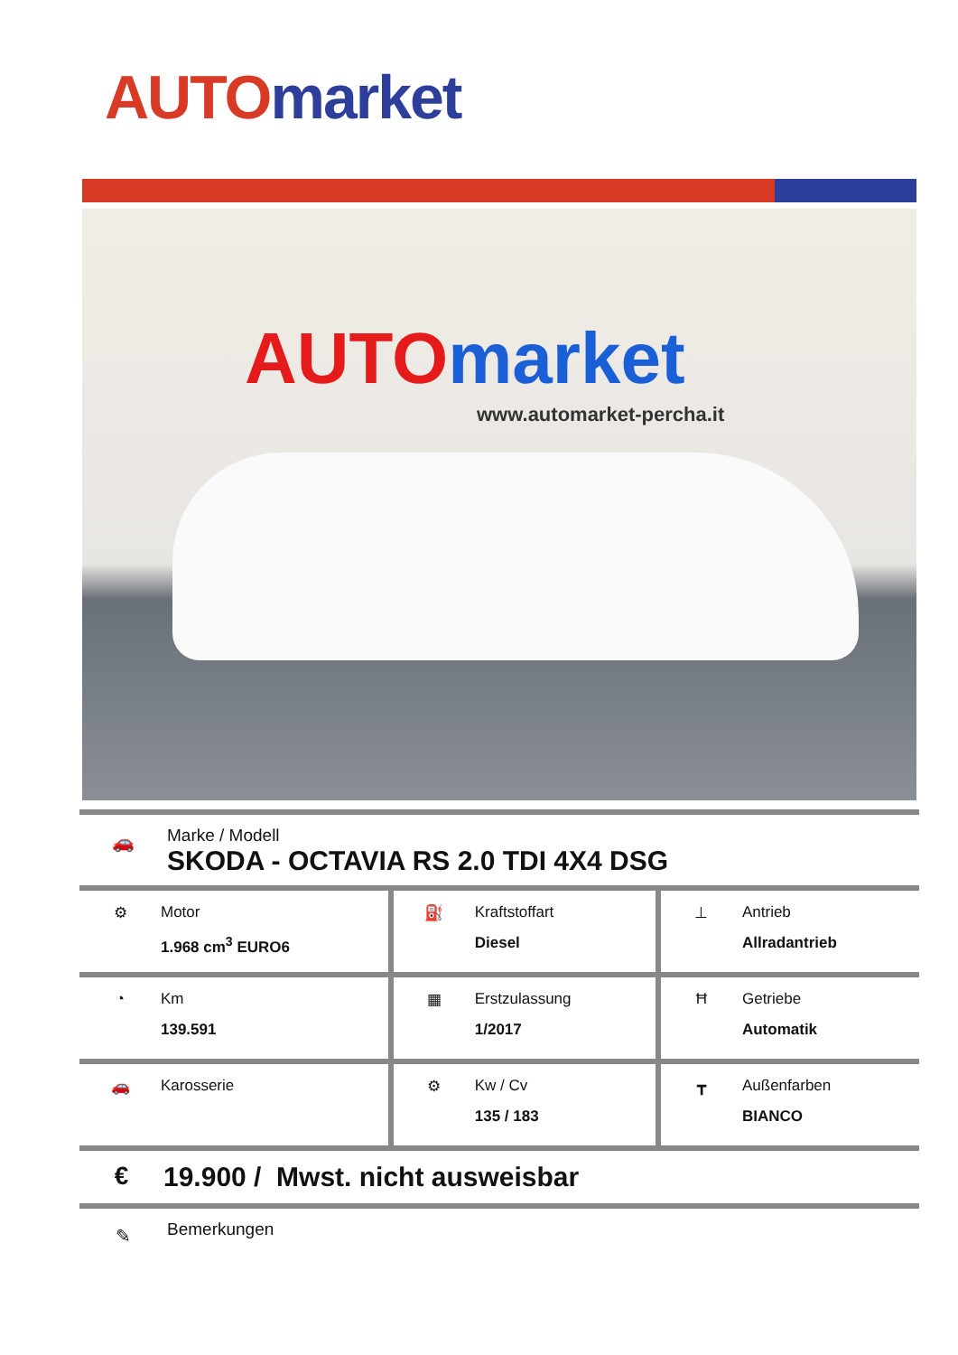AUTO market
AUTO market
www.automarket-percha.it
🚗
Marke / Modell
SKODA - OCTAVIA RS 2.0 TDI 4X4 DSG
| ⚙ Motor 1.968 cm<sup>3</sup> EURO6 | ⛽ Kraftstoffart Diesel | ⊥ Antrieb Allradantrieb |
| ◔ Km 139.591 | ▦ Erstzulassung 1/2017 | Ħ Getriebe Automatik |
| 🚗 Karosserie | ⚙ Kw / Cv 135 / 183 | ┳ Außenfarben BIANCO |
€
19.900 / Mwst. nicht ausweisbar
✎
Bemerkungen